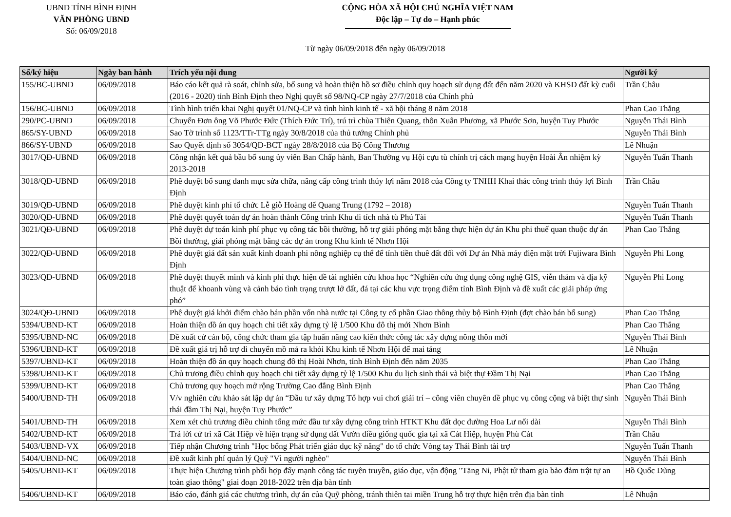UBND TỈNH BÌNH ĐỊNH
VĂN PHÒNG UBND
Số: 06/09/2018
CỘNG HÒA XÃ HỘI CHỦ NGHĨA VIỆT NAM
Độc lập – Tự do – Hạnh phúc
Từ ngày 06/09/2018 đến ngày 06/09/2018
| Số/ký hiệu | Ngày ban hành | Trích yếu nội dung | Người ký |
| --- | --- | --- | --- |
| 155/BC-UBND | 06/09/2018 | Báo cáo kết quả rà soát, chỉnh sửa, bổ sung và hoàn thiện hồ sơ điều chỉnh quy hoạch sử dụng đất đến năm 2020 và KHSD đất kỳ cuối (2016 - 2020) tỉnh Bình Định theo Nghị quyết số 98/NQ-CP ngày 27/7/2018 của Chính phủ | Trần Châu |
| 156/BC-UBND | 06/09/2018 | Tình hình triển khai Nghị quyết 01/NQ-CP và tình hình kinh tế - xã hội tháng 8 năm 2018 | Phan Cao Thắng |
| 290/PC-UBND | 06/09/2018 | Chuyển Đơn ông Võ Phước Đức (Thích Đức Trí), trú trì chùa Thiên Quang, thôn Xuân Phương, xã Phước Sơn, huyện Tuy Phước | Nguyễn Thái Bình |
| 865/SY-UBND | 06/09/2018 | Sao Tờ trình số 1123/TTr-TTg ngày 30/8/2018 của thủ tướng Chính phủ | Nguyễn Thái Bình |
| 866/SY-UBND | 06/09/2018 | Sao Quyết định số 3054/QĐ-BCT ngày 28/8/2018 của Bộ Công Thương | Lê Nhuận |
| 3017/QĐ-UBND | 06/09/2018 | Công nhận kết quả bầu bổ sung ủy viên Ban Chấp hành, Ban Thường vụ Hội cựu tù chính trị cách mạng huyện Hoài Ân nhiệm kỳ 2013-2018 | Nguyễn Tuấn Thanh |
| 3018/QĐ-UBND | 06/09/2018 | Phê duyệt bổ sung danh mục sửa chữa, nâng cấp công trình thủy lợi năm 2018 của Công ty TNHH Khai thác công trình thủy lợi Bình Định | Trần Châu |
| 3019/QĐ-UBND | 06/09/2018 | Phê duyệt kinh phí tổ chức Lễ giỗ Hoàng đế Quang Trung (1792 – 2018) | Nguyễn Tuấn Thanh |
| 3020/QĐ-UBND | 06/09/2018 | Phê duyệt quyết toán dự án hoàn thành Công trình Khu di tích nhà tù Phú Tài | Nguyễn Tuấn Thanh |
| 3021/QĐ-UBND | 06/09/2018 | Phê duyệt dự toán kinh phí phục vụ công tác bồi thường, hỗ trợ giải phóng mặt bằng thực hiện dự án Khu phi thuế quan thuộc dự án Bồi thường, giải phóng mặt bằng các dự án trong Khu kinh tế Nhơn Hội | Phan Cao Thắng |
| 3022/QĐ-UBND | 06/09/2018 | Phê duyệt giá đất sản xuất kinh doanh phi nông nghiệp cụ thể để tính tiền thuê đất đối với Dự án Nhà máy điện mặt trời Fujiwara Bình Định | Nguyễn Phi Long |
| 3023/QĐ-UBND | 06/09/2018 | Phê duyệt thuyết minh và kinh phí thực hiện đề tài nghiên cứu khoa học “Nghiên cứu ứng dụng công nghệ GIS, viễn thám và địa kỹ thuật để khoanh vùng và cảnh báo tình trạng trượt lở đất, đá tại các khu vực trọng điểm tỉnh Bình Định và đề xuất các giải pháp ứng phó” | Nguyễn Phi Long |
| 3024/QĐ-UBND | 06/09/2018 | Phê duyệt giá khởi điểm chào bán phần vốn nhà nước tại Công ty cổ phần Giao thông thủy bộ Bình Định (đợt chào bán bổ sung) | Phan Cao Thắng |
| 5394/UBND-KT | 06/09/2018 | Hoàn thiện đồ án quy hoạch chi tiết xây dựng tỷ lệ 1/500 Khu đô thị mới Nhơn Bình | Phan Cao Thắng |
| 5395/UBND-NC | 06/09/2018 | Đề xuất cử cán bộ, công chức tham gia tập huấn nâng cao kiến thức công tác xây dựng nông thôn mới | Nguyễn Thái Bình |
| 5396/UBND-KT | 06/09/2018 | Đề xuất giá trị hỗ trợ di chuyển mồ mả ra khỏi Khu kinh tế Nhơn Hội để mai táng | Lê Nhuận |
| 5397/UBND-KT | 06/09/2018 | Hoàn thiện đồ án quy hoạch chung đô thị Hoài Nhơn, tỉnh Bình Định đến năm 2035 | Phan Cao Thắng |
| 5398/UBND-KT | 06/09/2018 | Chủ trương điều chỉnh quy hoạch chi tiết xây dựng tỷ lệ 1/500 Khu du lịch sinh thái và biệt thự Đầm Thị Nại | Phan Cao Thắng |
| 5399/UBND-KT | 06/09/2018 | Chủ trương quy hoạch mở rộng Trường Cao đẳng Bình Định | Phan Cao Thắng |
| 5400/UBND-TH | 06/09/2018 | V/v nghiên cứu khảo sát lập dự án “Đầu tư xây dựng Tổ hợp vui chơi giải trí – công viên chuyên đề phục vụ công cộng và biệt thự sinh thái đầm Thị Nại, huyện Tuy Phước” | Nguyễn Thái Bình |
| 5401/UBND-TH | 06/09/2018 | Xem xét chủ trương điều chỉnh tổng mức đầu tư xây dựng công trình HTKT Khu đất dọc đường Hoa Lư nối dài | Nguyễn Thái Bình |
| 5402/UBND-KT | 06/09/2018 | Trả lời cử tri xã Cát Hiệp về hiện trạng sử dụng đất Vườn điều giống quốc gia tại xã Cát Hiệp, huyện Phù Cát | Trần Châu |
| 5403/UBND-VX | 06/09/2018 | Tiếp nhận Chương trình "Học bổng Phát triển giáo dục kỹ năng" do tổ chức Vòng tay Thái Bình tài trợ | Nguyễn Tuấn Thanh |
| 5404/UBND-NC | 06/09/2018 | Đề xuất kinh phí quản lý Quỹ "Vì người nghèo" | Nguyễn Thái Bình |
| 5405/UBND-KT | 06/09/2018 | Thực hiện Chương trình phối hợp đẩy mạnh công tác tuyên truyền, giáo dục, vận động "Tăng Ni, Phật tử tham gia bảo đảm trật tự an toàn giao thông" giai đoạn 2018-2022 trên địa bàn tỉnh | Hồ Quốc Dũng |
| 5406/UBND-KT | 06/09/2018 | Báo cáo, đánh giá các chương trình, dự án của Quỹ phòng, tránh thiên tai miền Trung hỗ trợ thực hiện trên địa bàn tỉnh | Lê Nhuận |